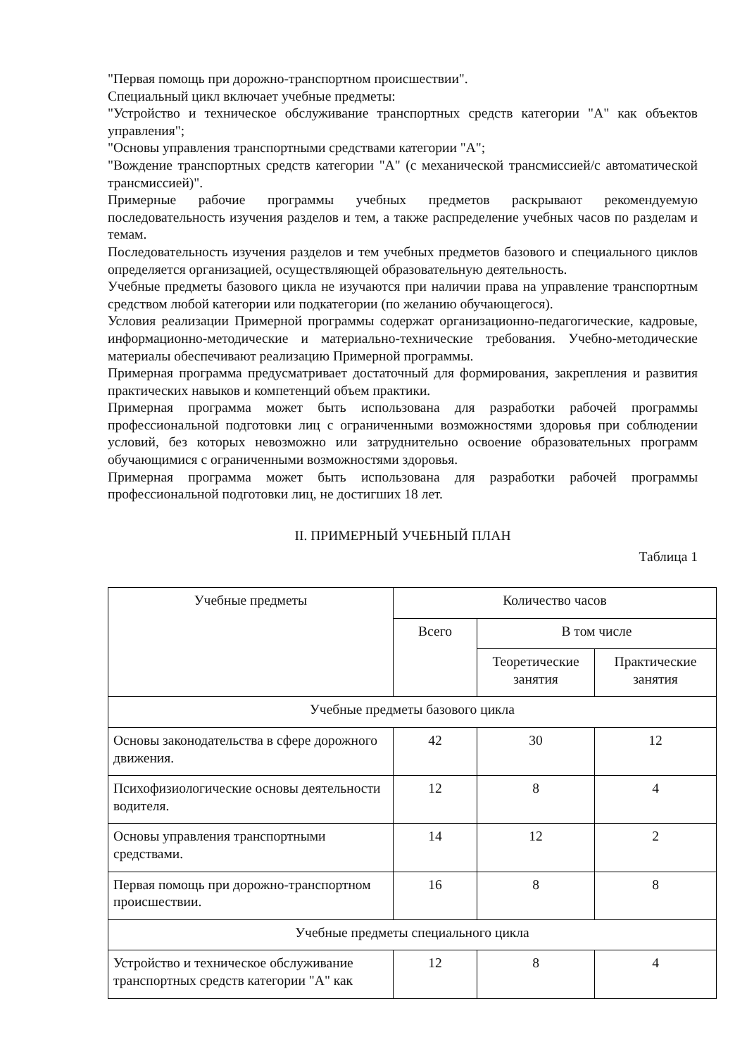"Первая помощь при дорожно-транспортном происшествии".
Специальный цикл включает учебные предметы:
"Устройство и техническое обслуживание транспортных средств категории "A" как объектов управления";
"Основы управления транспортными средствами категории "A";
"Вождение транспортных средств категории "A" (с механической трансмиссией/с автоматической трансмиссией)".
Примерные рабочие программы учебных предметов раскрывают рекомендуемую последовательность изучения разделов и тем, а также распределение учебных часов по разделам и темам.
Последовательность изучения разделов и тем учебных предметов базового и специального циклов определяется организацией, осуществляющей образовательную деятельность.
Учебные предметы базового цикла не изучаются при наличии права на управление транспортным средством любой категории или подкатегории (по желанию обучающегося).
Условия реализации Примерной программы содержат организационно-педагогические, кадровые, информационно-методические и материально-технические требования. Учебно-методические материалы обеспечивают реализацию Примерной программы.
Примерная программа предусматривает достаточный для формирования, закрепления и развития практических навыков и компетенций объем практики.
Примерная программа может быть использована для разработки рабочей программы профессиональной подготовки лиц с ограниченными возможностями здоровья при соблюдении условий, без которых невозможно или затруднительно освоение образовательных программ обучающимися с ограниченными возможностями здоровья.
Примерная программа может быть использована для разработки рабочей программы профессиональной подготовки лиц, не достигших 18 лет.
II. ПРИМЕРНЫЙ УЧЕБНЫЙ ПЛАН
Таблица 1
| Учебные предметы | Количество часов | | |
| --- | --- | --- | --- |
| | Всего | В том числе | |
| | | Теоретические занятия | Практические занятия |
| Учебные предметы базового цикла | | | |
| Основы законодательства в сфере дорожного движения. | 42 | 30 | 12 |
| Психофизиологические основы деятельности водителя. | 12 | 8 | 4 |
| Основы управления транспортными средствами. | 14 | 12 | 2 |
| Первая помощь при дорожно-транспортном происшествии. | 16 | 8 | 8 |
| Учебные предметы специального цикла | | | |
| Устройство и техническое обслуживание транспортных средств категории "A" как | 12 | 8 | 4 |